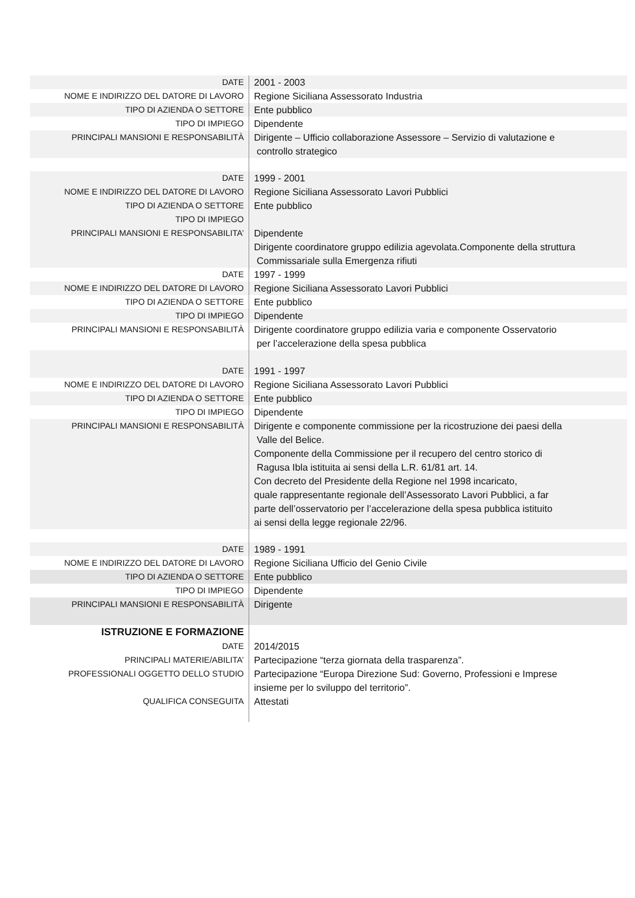| DATE | 2001 - 2003 |
| NOME E INDIRIZZO DEL DATORE DI LAVORO | Regione Siciliana Assessorato Industria |
| TIPO DI AZIENDA O SETTORE | Ente pubblico |
| TIPO DI IMPIEGO | Dipendente |
| PRINCIPALI MANSIONI E RESPONSABILITÀ | Dirigente – Ufficio collaborazione Assessore – Servizio di valutazione e controllo strategico |
| DATE NOME E INDIRIZZO DEL DATORE DI LAVORO TIPO DI AZIENDA O SETTORE TIPO DI IMPIEGO PRINCIPALI MANSIONI E RESPONSABILITA’ | 1999 - 2001 Regione Siciliana Assessorato Lavori Pubblici Ente pubblico Dipendente Dirigente coordinatore gruppo edilizia agevolata.Componente della struttura Commissariale sulla Emergenza rifiuti |
| DATE | 1997 - 1999 |
| NOME E INDIRIZZO DEL DATORE DI LAVORO | Regione Siciliana Assessorato Lavori Pubblici |
| TIPO DI AZIENDA O SETTORE | Ente pubblico |
| TIPO DI IMPIEGO | Dipendente |
| PRINCIPALI MANSIONI E RESPONSABILITÀ | Dirigente coordinatore gruppo edilizia varia e componente Osservatorio per l’accelerazione della spesa pubblica |
| DATE | 1991 - 1997 |
| NOME E INDIRIZZO DEL DATORE DI LAVORO | Regione Siciliana Assessorato Lavori Pubblici |
| TIPO DI AZIENDA O SETTORE | Ente pubblico |
| TIPO DI IMPIEGO | Dipendente |
| PRINCIPALI MANSIONI E RESPONSABILITÀ | Dirigente e componente commissione per la ricostruzione dei paesi della Valle del Belice. Componente della Commissione per il recupero del centro storico di Ragusa Ibla istituita ai sensi della L.R. 61/81 art. 14. Con decreto del Presidente della Regione nel 1998 incaricato, quale rappresentante regionale dell’Assessorato Lavori Pubblici, a far parte dell’osservatorio per l’accelerazione della spesa pubblica istituito ai sensi della legge regionale 22/96. |
| DATE | 1989 - 1991 |
| NOME E INDIRIZZO DEL DATORE DI LAVORO | Regione Siciliana Ufficio del Genio Civile |
| TIPO DI AZIENDA O SETTORE | Ente pubblico |
| TIPO DI IMPIEGO | Dipendente |
| PRINCIPALI MANSIONI E RESPONSABILITÀ | Dirigente |
| ISTRUZIONE E FORMAZIONE | |
| DATE | 2014/2015 |
| PRINCIPALI MATERIE/ABILITA’ PROFESSIONALI OGGETTO DELLO STUDIO | Partecipazione “terza giornata della trasparenza”. Partecipazione “Europa Direzione Sud: Governo, Professioni e Imprese insieme per lo sviluppo del territorio”. |
| QUALIFICA CONSEGUITA | Attestati |